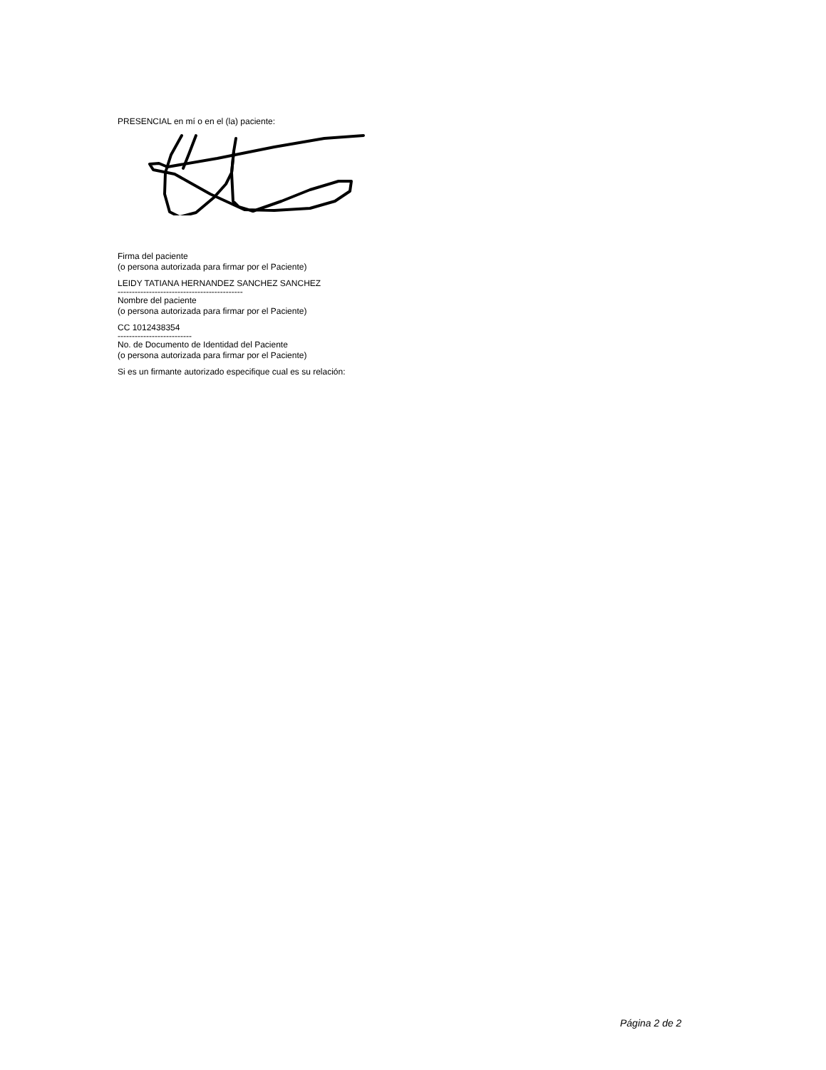PRESENCIAL en mí o en el (la) paciente:
Firma del paciente
(o persona autorizada para firmar por el Paciente)
LEIDY TATIANA HERNANDEZ SANCHEZ SANCHEZ
--------------------------------------------
Nombre del paciente
(o persona autorizada para firmar por el Paciente)
CC 1012438354
--------------------------
No. de Documento de Identidad del Paciente
(o persona autorizada para firmar por el Paciente)
Si es un firmante autorizado especifique cual es su relación:
Página 2 de 2